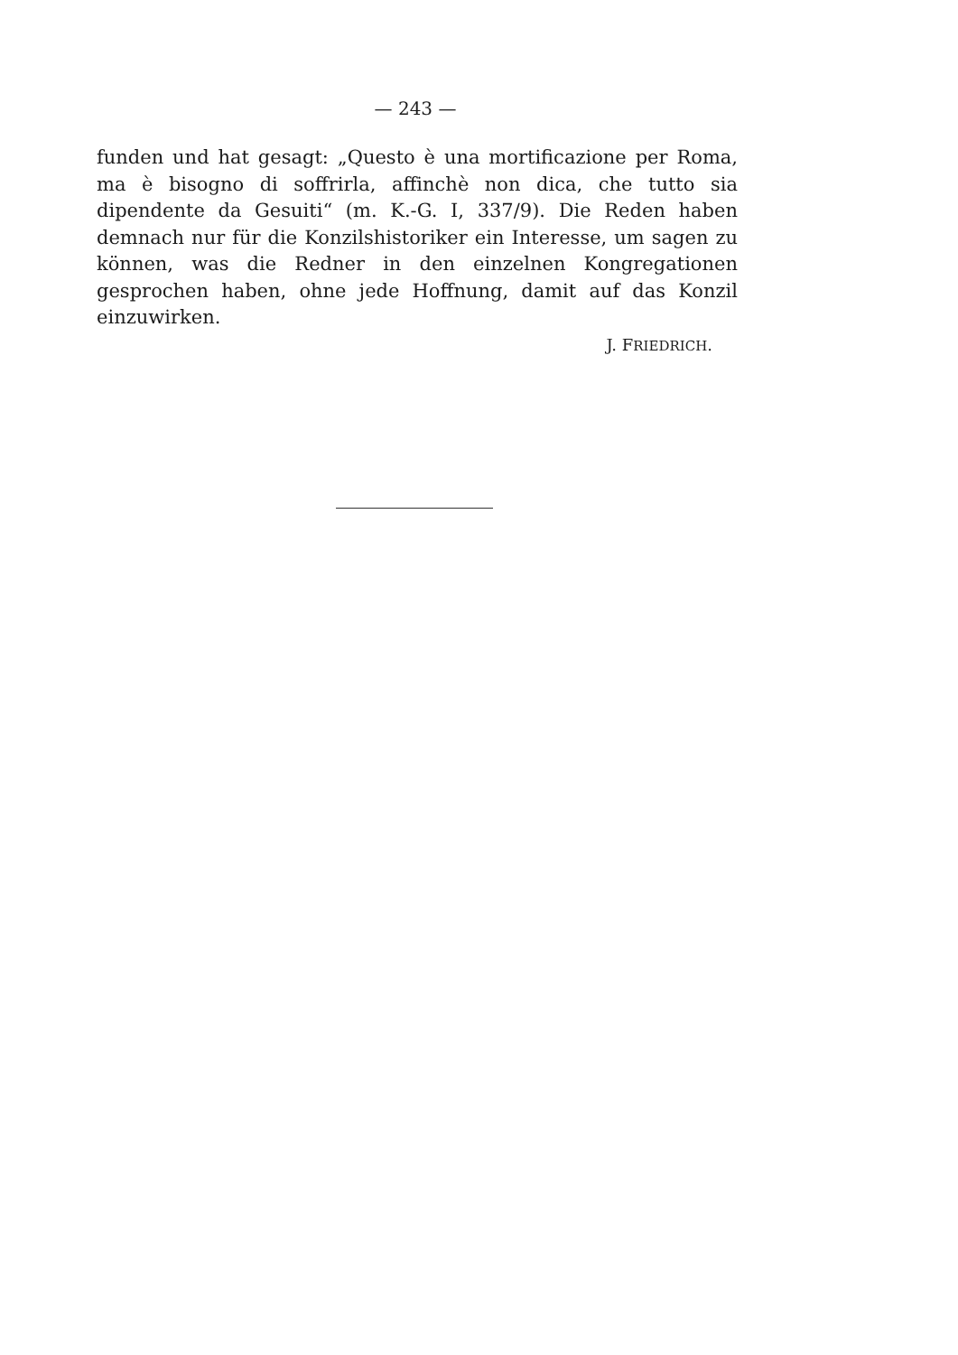— 243 —
funden und hat gesagt: „Questo è una mortificazione per Roma, ma è bisogno di soffrirla, affinchè non dica, che tutto sia dipendente da Gesuiti“ (m. K.-G. I, 337/9). Die Reden haben demnach nur für die Konzilshistoriker ein Interesse, um sagen zu können, was die Redner in den einzelnen Kongregationen gesprochen haben, ohne jede Hoffnung, damit auf das Konzil einzuwirken.
J. FRIEDRICH.